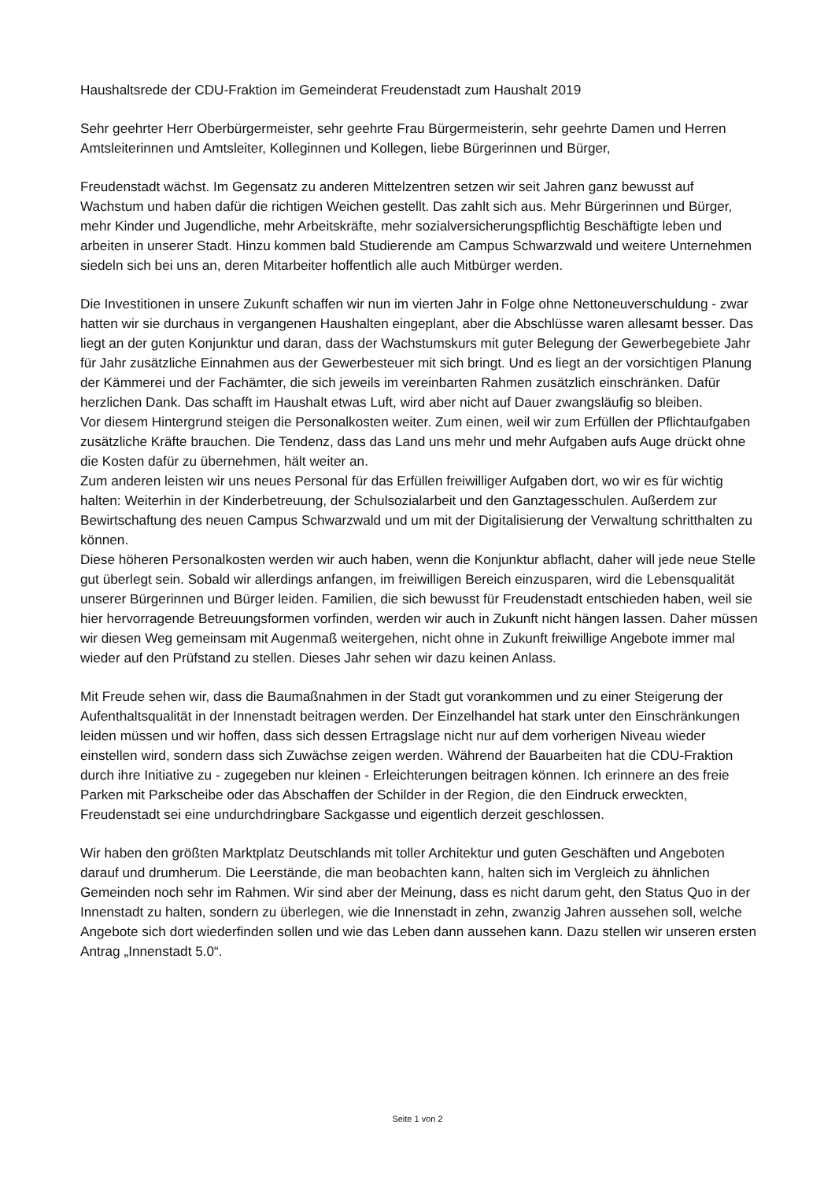Haushaltsrede der CDU-Fraktion im Gemeinderat Freudenstadt zum Haushalt 2019
Sehr geehrter Herr Oberbürgermeister, sehr geehrte Frau Bürgermeisterin, sehr geehrte Damen und Herren Amtsleiterinnen und Amtsleiter, Kolleginnen und Kollegen, liebe Bürgerinnen und Bürger,
Freudenstadt wächst. Im Gegensatz zu anderen Mittelzentren setzen wir seit Jahren ganz bewusst auf Wachstum und haben dafür die richtigen Weichen gestellt. Das zahlt sich aus. Mehr Bürgerinnen und Bürger, mehr Kinder und Jugendliche, mehr Arbeitskräfte, mehr sozialversicherungspflichtig Beschäftigte leben und arbeiten in unserer Stadt. Hinzu kommen bald Studierende am Campus Schwarzwald und weitere Unternehmen siedeln sich bei uns an, deren Mitarbeiter hoffentlich alle auch Mitbürger werden.
Die Investitionen in unsere Zukunft schaffen wir nun im vierten Jahr in Folge ohne Nettoneuverschuldung - zwar hatten wir sie durchaus in vergangenen Haushalten eingeplant, aber die Abschlüsse waren allesamt besser. Das liegt an der guten Konjunktur und daran, dass der Wachstumskurs mit guter Belegung der Gewerbegebiete Jahr für Jahr zusätzliche Einnahmen aus der Gewerbesteuer mit sich bringt. Und es liegt an der vorsichtigen Planung der Kämmerei und der Fachämter, die sich jeweils im vereinbarten Rahmen zusätzlich einschränken. Dafür herzlichen Dank. Das schafft im Haushalt etwas Luft, wird aber nicht auf Dauer zwangsläufig so bleiben.
Vor diesem Hintergrund steigen die Personalkosten weiter. Zum einen, weil wir zum Erfüllen der Pflichtaufgaben zusätzliche Kräfte brauchen. Die Tendenz, dass das Land uns mehr und mehr Aufgaben aufs Auge drückt ohne die Kosten dafür zu übernehmen, hält weiter an.
Zum anderen leisten wir uns neues Personal für das Erfüllen freiwilliger Aufgaben dort, wo wir es für wichtig halten: Weiterhin in der Kinderbetreuung, der Schulsozialarbeit und den Ganztagesschulen. Außerdem zur Bewirtschaftung des neuen Campus Schwarzwald und um mit der Digitalisierung der Verwaltung schritthalten zu können.
Diese höheren Personalkosten werden wir auch haben, wenn die Konjunktur abflacht, daher will jede neue Stelle gut überlegt sein. Sobald wir allerdings anfangen, im freiwilligen Bereich einzusparen, wird die Lebensqualität unserer Bürgerinnen und Bürger leiden. Familien, die sich bewusst für Freudenstadt entschieden haben, weil sie hier hervorragende Betreuungsformen vorfinden, werden wir auch in Zukunft nicht hängen lassen. Daher müssen wir diesen Weg gemeinsam mit Augenmaß weitergehen, nicht ohne in Zukunft freiwillige Angebote immer mal wieder auf den Prüfstand zu stellen. Dieses Jahr sehen wir dazu keinen Anlass.
Mit Freude sehen wir, dass die Baumaßnahmen in der Stadt gut vorankommen und zu einer Steigerung der Aufenthaltsqualität in der Innenstadt beitragen werden. Der Einzelhandel hat stark unter den Einschränkungen leiden müssen und wir hoffen, dass sich dessen Ertragslage nicht nur auf dem vorherigen Niveau wieder einstellen wird, sondern dass sich Zuwächse zeigen werden. Während der Bauarbeiten hat die CDU-Fraktion durch ihre Initiative zu - zugegeben nur kleinen - Erleichterungen beitragen können. Ich erinnere an des freie Parken mit Parkscheibe oder das Abschaffen der Schilder in der Region, die den Eindruck erweckten, Freudenstadt sei eine undurchdringbare Sackgasse und eigentlich derzeit geschlossen.
Wir haben den größten Marktplatz Deutschlands mit toller Architektur und guten Geschäften und Angeboten darauf und drumherum. Die Leerstände, die man beobachten kann, halten sich im Vergleich zu ähnlichen Gemeinden noch sehr im Rahmen. Wir sind aber der Meinung, dass es nicht darum geht, den Status Quo in der Innenstadt zu halten, sondern zu überlegen, wie die Innenstadt in zehn, zwanzig Jahren aussehen soll, welche Angebote sich dort wiederfinden sollen und wie das Leben dann aussehen kann. Dazu stellen wir unseren ersten Antrag „Innenstadt 5.0“.
Seite 1 von 2